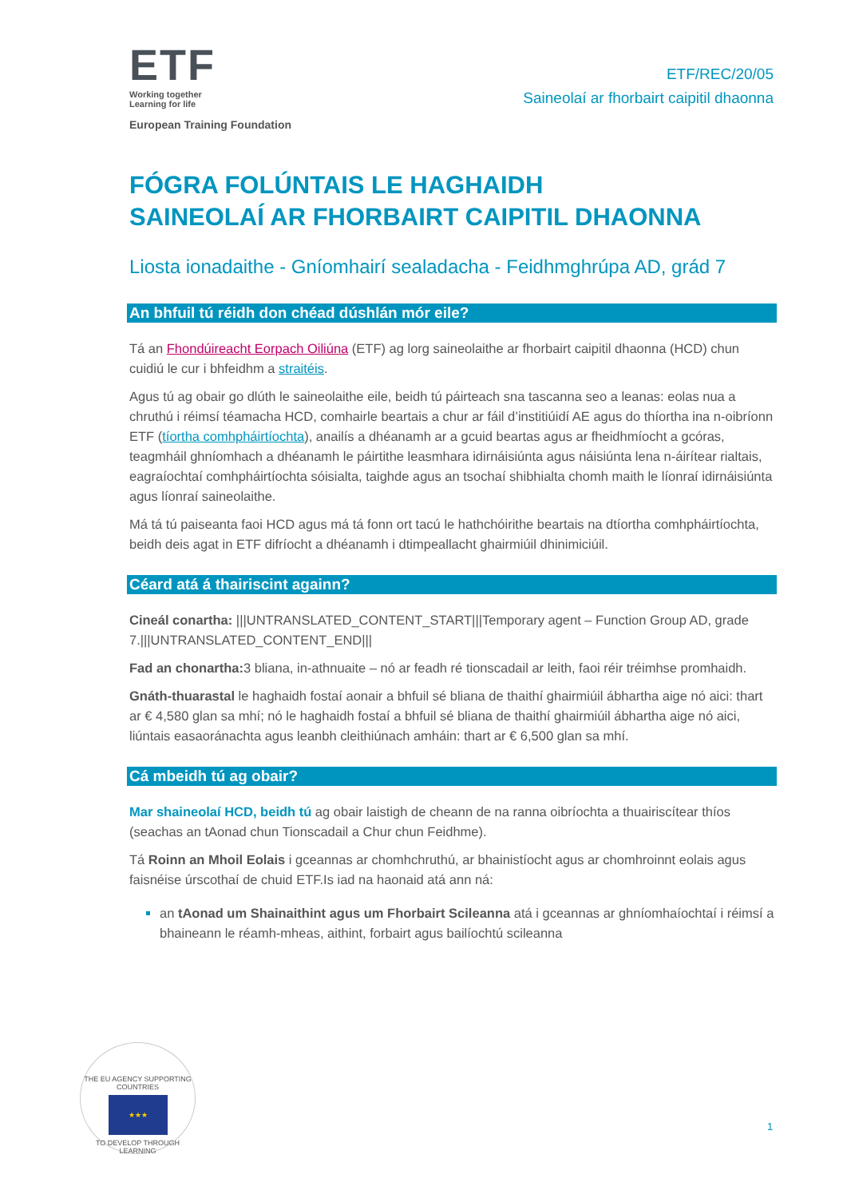ETF
Working together
Learning for life
European Training Foundation
ETF/REC/20/05
Saineolaí ar fhorbairt caipitil dhaonna
FÓGRA FOLÚNTAIS LE HAGHAIDH
SAINEOLAÍ AR FHORBAIRT CAIPITIL DHAONNA
Liosta ionadaithe - Gníomhairí sealadacha - Feidhmghrúpa AD, grád 7
An bhfuil tú réidh don chéad dúshlán mór eile?
Tá an Fhondúireacht Eorpach Oiliúna (ETF) ag lorg saineolaithe ar fhorbairt caipitil dhaonna (HCD) chun cuidiú le cur i bhfeidhm a straitéis.
Agus tú ag obair go dlúth le saineolaithe eile, beidh tú páirteach sna tascanna seo a leanas: eolas nua a chruthú i réimsí téamacha HCD, comhairle beartais a chur ar fáil d’institiúidí AE agus do thíortha ina n-oibríonn ETF (tíortha comhpháirtíochta), anailís a dhéanamh ar a gcuid beartas agus ar fheidhmíocht a gcóras, teagmháil ghníomhach a dhéanamh le páirtithe leasmhara idirnáisiúnta agus náisiúnta lena n-áirítear rialtais, eagraíochtaí comhpháirtíochta sóisialta, taighde agus an tsochaí shibhialta chomh maith le líonraí idirnáisiúnta agus líonraí saineolaithe.
Má tá tú paiseanta faoi HCD agus má tá fonn ort tacú le hathchóirithe beartais na dtíortha comhpháirtíochta, beidh deis agat in ETF difríocht a dhéanamh i dtimpeallacht ghairmiúil dhinimiciúil.
Céard atá á thairiscint againn?
Cineál conartha: |||UNTRANSLATED_CONTENT_START|||Temporary agent – Function Group AD, grade 7.|||UNTRANSLATED_CONTENT_END|||
Fad an chonartha: 3 bliana, in-athnuaite – nó ar feadh ré tionscadail ar leith, faoi réir tréimhse promhaidh.
Gnáth-thuarastal le haghaidh fostaí aonair a bhfuil sé bliana de thaithí ghairmiúil ábhartha aige nó aici: thart ar € 4,580 glan sa mhí; nó le haghaidh fostaí a bhfuil sé bliana de thaithí ghairmiúil ábhartha aige nó aici, liúntais easaoránachta agus leanbh cleithiúnach amháin: thart ar € 6,500 glan sa mhí.
Cá mbeidh tú ag obair?
Mar shaineolaí HCD, beidh tú ag obair laistigh de cheann de na ranna oibríochta a thuairiscítear thíos (seachas an tAonad chun Tionscadail a Chur chun Feidhme).
Tá Roinn an Mhoil Eolais i gceannas ar chomhchruthú, ar bhainistíocht agus ar chomhroinnt eolais agus faisnéise úrscothaí de chuid ETF.Is iad na haonaid atá ann ná:
an tAonad um Shainaithint agus um Fhorbairt Scileanna atá i gceannas ar ghníomhaíochtaí i réimsí a bhaineann le réamh-mheas, aithint, forbairt agus bailíochtú scileanna
THE EU AGENCY SUPPORTING COUNTRIES
★★★
TO DEVELOP THROUGH LEARNING
1